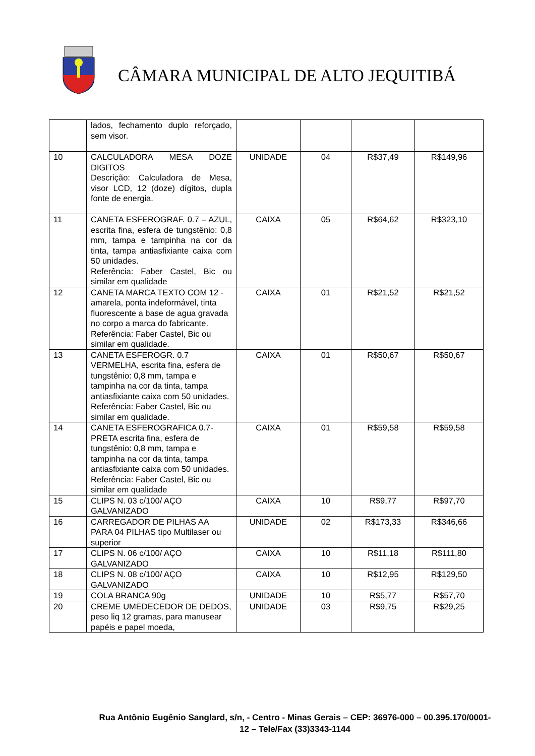CÂMARA MUNICIPAL DE ALTO JEQUITIBÁ
| | lados, fechamento duplo reforçado, sem visor. | | | | |
| 10 | CALCULADORA MESA DOZE DIGITOS Descrição: Calculadora de Mesa, visor LCD, 12 (doze) dígitos, dupla fonte de energia. | UNIDADE | 04 | R$37,49 | R$149,96 |
| 11 | CANETA ESFEROGRAF. 0.7 – AZUL, escrita fina, esfera de tungstênio: 0,8 mm, tampa e tampinha na cor da tinta, tampa antiasfixiante caixa com 50 unidades. Referência: Faber Castel, Bic ou similar em qualidade | CAIXA | 05 | R$64,62 | R$323,10 |
| 12 | CANETA MARCA TEXTO COM 12 - amarela, ponta indeformável, tinta fluorescente a base de agua gravada no corpo a marca do fabricante. Referência: Faber Castel, Bic ou similar em qualidade. | CAIXA | 01 | R$21,52 | R$21,52 |
| 13 | CANETA ESFEROGR. 0.7 VERMELHA, escrita fina, esfera de tungstênio: 0,8 mm, tampa e tampinha na cor da tinta, tampa antiasfixiante caixa com 50 unidades. Referência: Faber Castel, Bic ou similar em qualidade. | CAIXA | 01 | R$50,67 | R$50,67 |
| 14 | CANETA ESFEROGRAFICA 0.7-PRETA escrita fina, esfera de tungstênio: 0,8 mm, tampa e tampinha na cor da tinta, tampa antiasfixiante caixa com 50 unidades. Referência: Faber Castel, Bic ou similar em qualidade | CAIXA | 01 | R$59,58 | R$59,58 |
| 15 | CLIPS N. 03 c/100/ AÇO GALVANIZADO | CAIXA | 10 | R$9,77 | R$97,70 |
| 16 | CARREGADOR DE PILHAS AA PARA 04 PILHAS tipo Multilaser ou superior | UNIDADE | 02 | R$173,33 | R$346,66 |
| 17 | CLIPS N. 06 c/100/ AÇO GALVANIZADO | CAIXA | 10 | R$11,18 | R$111,80 |
| 18 | CLIPS N. 08 c/100/ AÇO GALVANIZADO | CAIXA | 10 | R$12,95 | R$129,50 |
| 19 | COLA BRANCA 90g | UNIDADE | 10 | R$5,77 | R$57,70 |
| 20 | CREME UMEDECEDOR DE DEDOS, peso liq 12 gramas, para manusear papéis e papel moeda, | UNIDADE | 03 | R$9,75 | R$29,25 |
Rua Antônio Eugênio Sanglard, s/n, - Centro - Minas Gerais – CEP: 36976-000 – 00.395.170/0001-12 – Tele/Fax (33)3343-1144